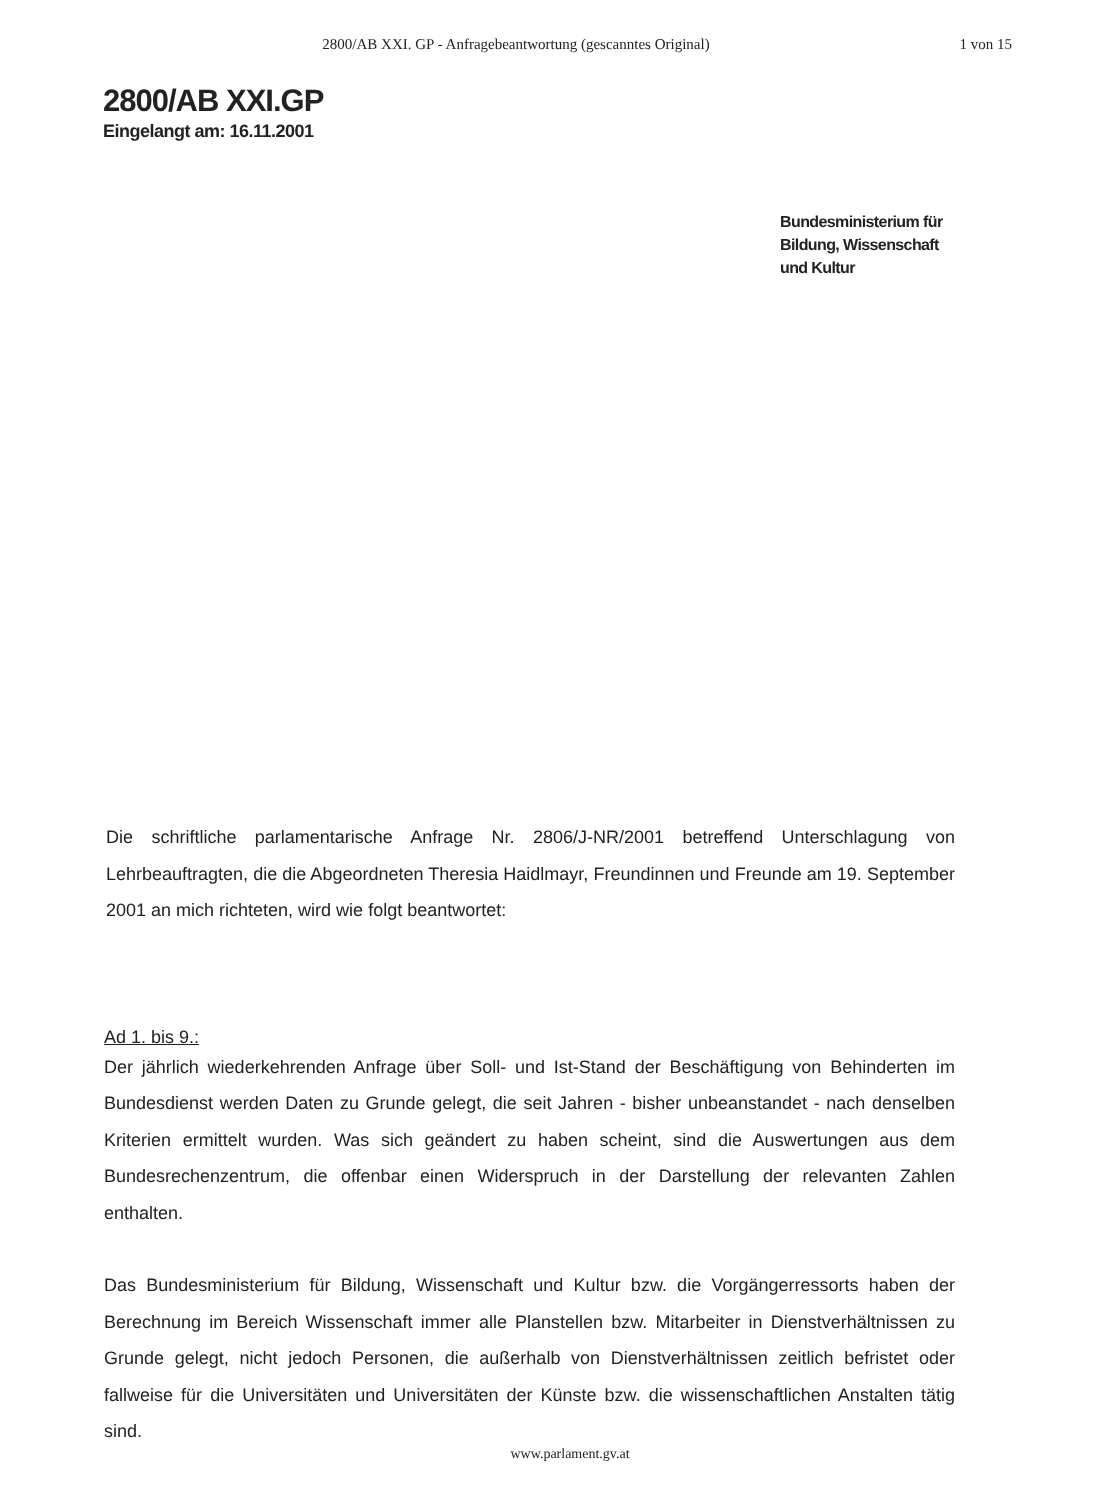2800/AB XXI. GP - Anfragebeantwortung (gescanntes Original)
1 von 15
2800/AB XXI.GP
Eingelangt am: 16.11.2001
Bundesministerium für
Bildung, Wissenschaft
und Kultur
Die schriftliche parlamentarische Anfrage Nr. 2806/J-NR/2001 betreffend Unterschlagung von Lehrbeauftragten, die die Abgeordneten Theresia Haidlmayr, Freundinnen und Freunde am 19. September 2001 an mich richteten, wird wie folgt beantwortet:
Ad 1. bis 9.:
Der jährlich wiederkehrenden Anfrage über Soll- und Ist-Stand der Beschäftigung von Behinderten im Bundesdienst werden Daten zu Grunde gelegt, die seit Jahren - bisher unbeanstandet - nach denselben Kriterien ermittelt wurden. Was sich geändert zu haben scheint, sind die Auswertungen aus dem Bundesrechenzentrum, die offenbar einen Widerspruch in der Darstellung der relevanten Zahlen enthalten.
Das Bundesministerium für Bildung, Wissenschaft und Kultur bzw. die Vorgängerressorts haben der Berechnung im Bereich Wissenschaft immer alle Planstellen bzw. Mitarbeiter in Dienstverhältnissen zu Grunde gelegt, nicht jedoch Personen, die außerhalb von Dienstverhältnissen zeitlich befristet oder fallweise für die Universitäten und Universitäten der Künste bzw. die wissenschaftlichen Anstalten tätig sind.
www.parlament.gv.at